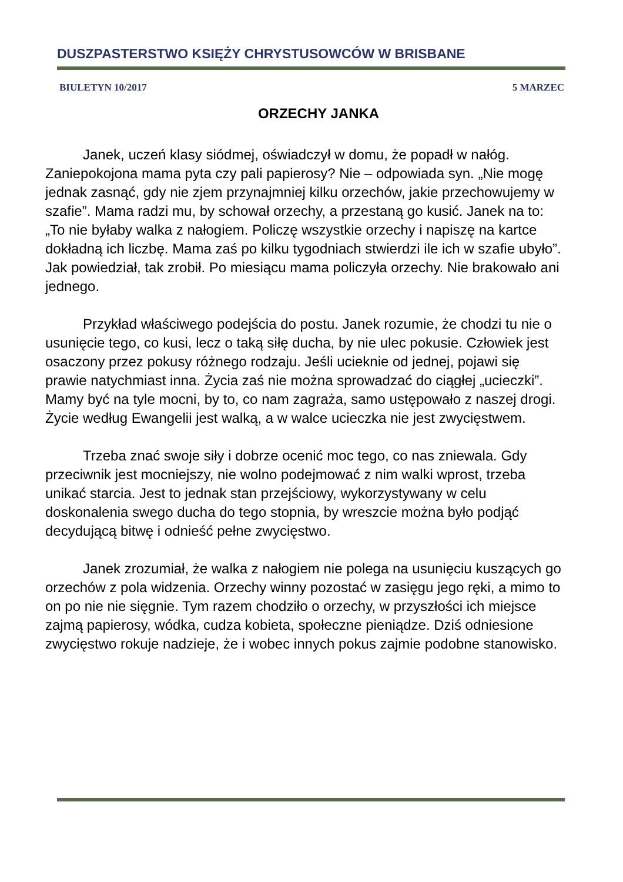DUSZPASTERSTWO KSIĘŻY CHRYSTUSOWCÓW W BRISBANE
BIULETYN 10/2017 5 MARZEC
ORZECHY JANKA
Janek, uczeń klasy siódmej, oświadczył w domu, że popadł w nałóg. Zaniepokojona mama pyta czy pali papierosy? Nie – odpowiada syn. „Nie mogę jednak zasnąć, gdy nie zjem przynajmniej kilku orzechów, jakie przechowujemy w szafie”. Mama radzi mu, by schował orzechy, a przestaną go kusić. Janek na to: „To nie byłaby walka z nałogiem. Policzę wszystkie orzechy i napiszę na kartce dokładną ich liczbę. Mama zaś po kilku tygodniach stwierdzi ile ich w szafie ubyło”. Jak powiedział, tak zrobił. Po miesiącu mama policzyła orzechy. Nie brakowało ani jednego.
Przykład właściwego podejścia do postu. Janek rozumie, że chodzi tu nie o usunięcie tego, co kusi, lecz o taką siłę ducha, by nie ulec pokusie. Człowiek jest osaczony przez pokusy różnego rodzaju. Jeśli ucieknie od jednej, pojawi się prawie natychmiast inna. Życia zaś nie można sprowadzać do ciągłej „ucieczki”. Mamy być na tyle mocni, by to, co nam zagraża, samo ustępowało z naszej drogi. Życie według Ewangelii jest walką, a w walce ucieczka nie jest zwycięstwem.
Trzeba znać swoje siły i dobrze ocenić moc tego, co nas zniewala. Gdy przeciwnik jest mocniejszy, nie wolno podejmować z nim walki wprost, trzeba unikać starcia. Jest to jednak stan przejściowy, wykorzystywany w celu doskonalenia swego ducha do tego stopnia, by wreszcie można było podjąć decydującą bitwę i odnieść pełne zwycięstwo.
Janek zrozumiał, że walka z nałogiem nie polega na usunięciu kuszących go orzechów z pola widzenia. Orzechy winny pozostać w zasięgu jego ręki, a mimo to on po nie nie sięgnie. Tym razem chodziło o orzechy, w przyszłości ich miejsce zajmą papierosy, wódka, cudza kobieta, społeczne pieniądze. Dziś odniesione zwycięstwo rokuje nadzieje, że i wobec innych pokus zajmie podobne stanowisko.